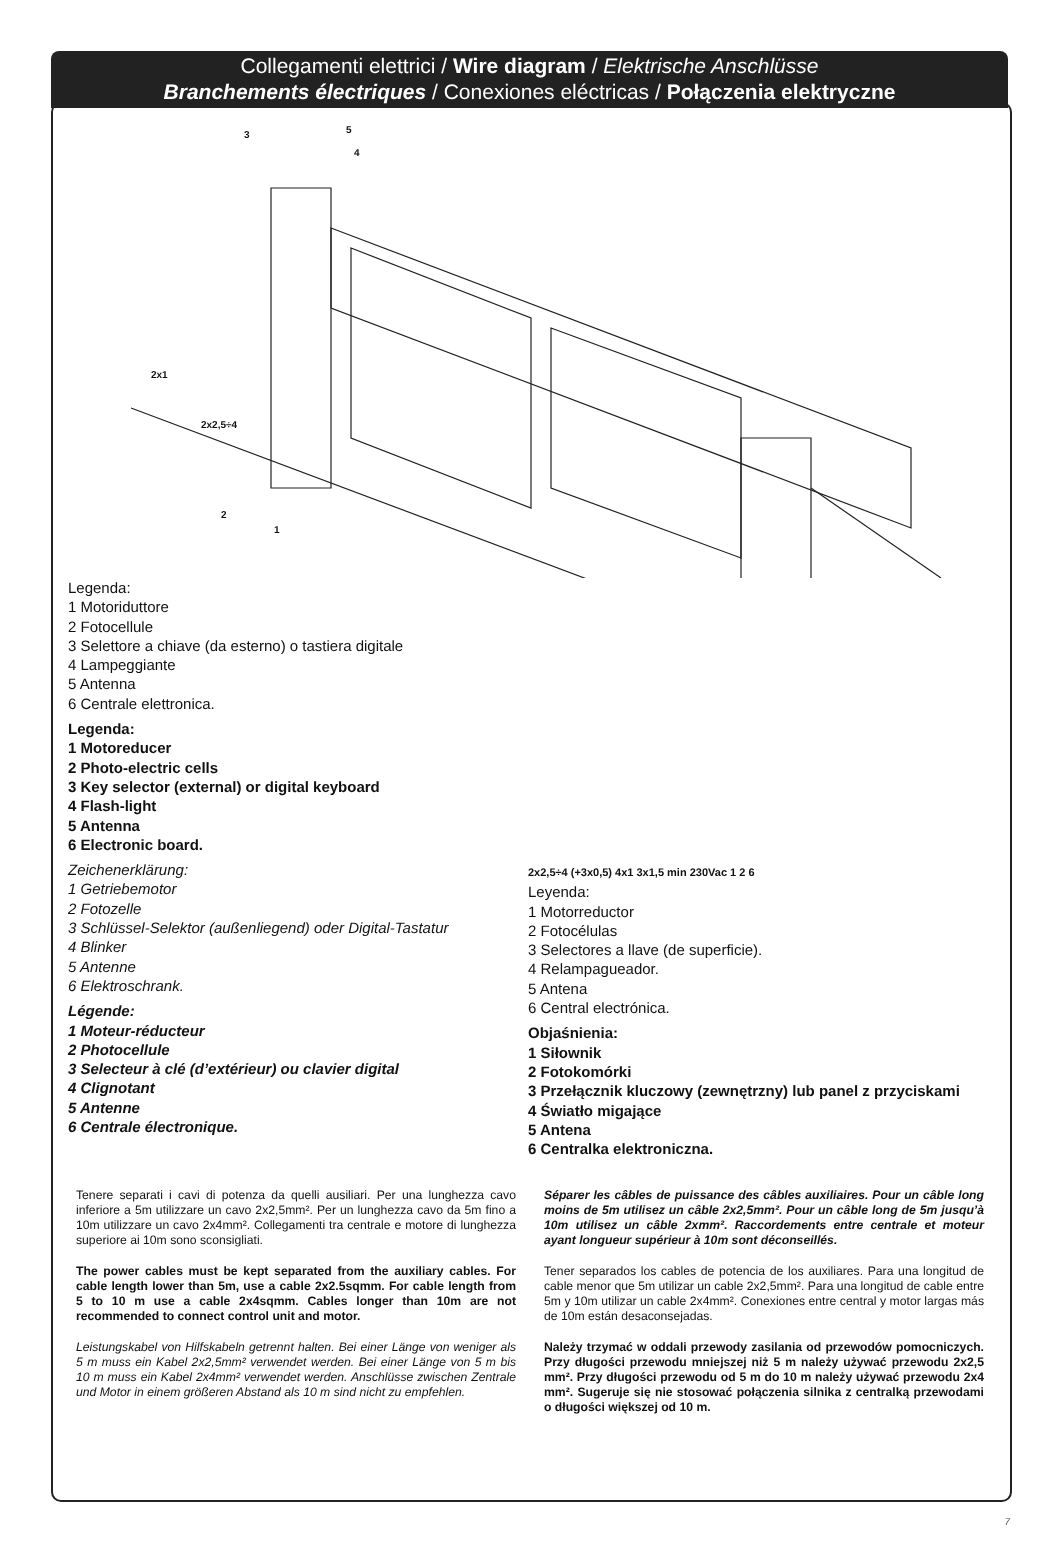Collegamenti elettrici / Wire diagram / Elektrische Anschlüsse
Branchements électriques / Conexiones eléctricas / Połączenia elektryczne
3
5
4
2
1
2x1
2x2,5÷4
Legenda:
1 Motoriduttore
2 Fotocellule
3 Selettore a chiave (da esterno) o tastiera digitale
4 Lampeggiante
5 Antenna
6 Centrale elettronica.
Legenda:
1 Motoreducer
2 Photo-electric cells
3 Key selector (external) or digital keyboard
4 Flash-light
5 Antenna
6 Electronic board.
Zeichenerklärung:
1 Getriebemotor
2 Fotozelle
3 Schlüssel-Selektor (außenliegend) oder Digital-Tastatur
4 Blinker
5 Antenne
6 Elektroschrank.
Légende:
1 Moteur-réducteur
2 Photocellule
3 Selecteur à clé (d’extérieur) ou clavier digital
4 Clignotant
5 Antenne
6 Centrale électronique.
2x2,5÷4 (+3x0,5) 4x1 3x1,5 min 230Vac 1 2 6
Leyenda:
1 Motorreductor
2 Fotocélulas
3 Selectores a llave (de superficie).
4 Relampagueador.
5 Antena
6 Central electrónica.
Objaśnienia:
1 Siłownik
2 Fotokomórki
3 Przełącznik kluczowy (zewnętrzny) lub panel z przyciskami
4 Światło migające
5 Antena
6 Centralka elektroniczna.
Tenere separati i cavi di potenza da quelli ausiliari. Per una lunghezza cavo inferiore a 5m utilizzare un cavo 2x2,5mm². Per un lunghezza cavo da 5m fino a 10m utilizzare un cavo 2x4mm². Collegamenti tra centrale e motore di lunghezza superiore ai 10m sono sconsigliati.
The power cables must be kept separated from the auxiliary cables. For cable length lower than 5m, use a cable 2x2.5sqmm. For cable length from 5 to 10 m use a cable 2x4sqmm. Cables longer than 10m are not recommended to connect control unit and motor.
Leistungskabel von Hilfskabeln getrennt halten. Bei einer Länge von weniger als 5 m muss ein Kabel 2x2,5mm² verwendet werden. Bei einer Länge von 5 m bis 10 m muss ein Kabel 2x4mm² verwendet werden. Anschlüsse zwischen Zentrale und Motor in einem größeren Abstand als 10 m sind nicht zu empfehlen.
Séparer les câbles de puissance des câbles auxiliaires. Pour un câble long moins de 5m utilisez un câble 2x2,5mm². Pour un câble long de 5m jusqu’à 10m utilisez un câble 2xmm². Raccordements entre centrale et moteur ayant longueur supérieur à 10m sont déconseillés.
Tener separados los cables de potencia de los auxiliares. Para una longitud de cable menor que 5m utilizar un cable 2x2,5mm². Para una longitud de cable entre 5m y 10m utilizar un cable 2x4mm². Conexiones entre central y motor largas más de 10m están desaconsejadas.
Należy trzymać w oddali przewody zasilania od przewodów pomocniczych. Przy długości przewodu mniejszej niż 5 m należy używać przewodu 2x2,5 mm². Przy długości przewodu od 5 m do 10 m należy używać przewodu 2x4 mm². Sugeruje się nie stosować połączenia silnika z centralką przewodami o długości większej od 10 m.
7